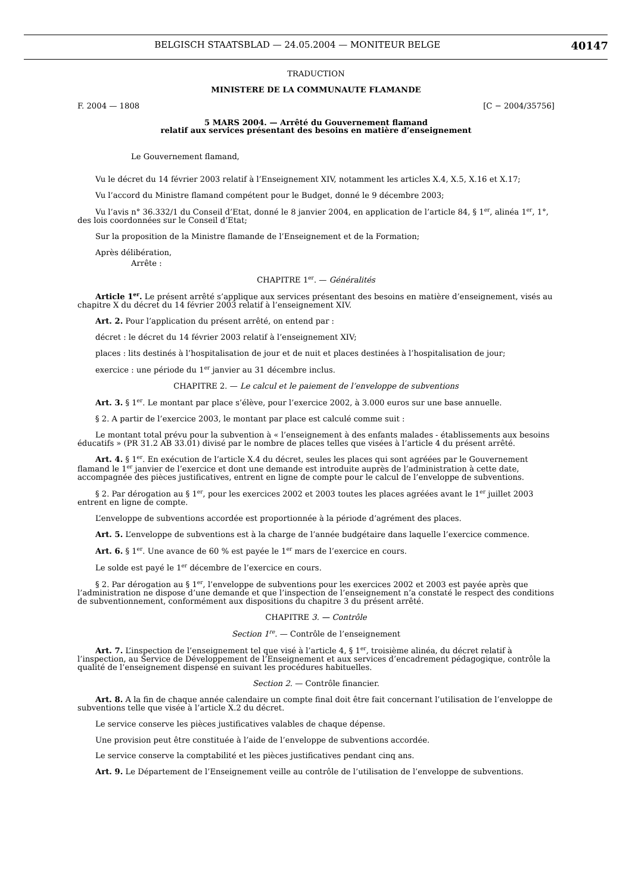BELGISCH STAATSBLAD — 24.05.2004 — MONITEUR BELGE 40147
TRADUCTION
MINISTERE DE LA COMMUNAUTE FLAMANDE
F. 2004 — 1808 [C − 2004/35756]
5 MARS 2004. — Arrêté du Gouvernement flamand
relatif aux services présentant des besoins en matière d’enseignement
Le Gouvernement flamand,
Vu le décret du 14 février 2003 relatif à l’Enseignement XIV, notamment les articles X.4, X.5, X.16 et X.17;
Vu l’accord du Ministre flamand compétent pour le Budget, donné le 9 décembre 2003;
Vu l’avis n° 36.332/1 du Conseil d’Etat, donné le 8 janvier 2004, en application de l’article 84, § 1<sup>er</sup>, alinéa 1<sup>er</sup>, 1°, des lois coordonnées sur le Conseil d’Etat;
Sur la proposition de la Ministre flamande de l’Enseignement et de la Formation;
Après délibération,
Arrête :
CHAPITRE 1<sup>er</sup>. — Généralités
Article 1<sup>er</sup>. Le présent arrêté s’applique aux services présentant des besoins en matière d’enseignement, visés au chapitre X du décret du 14 février 2003 relatif à l’enseignement XIV.
Art. 2. Pour l’application du présent arrêté, on entend par :
décret : le décret du 14 février 2003 relatif à l’enseignement XIV;
places : lits destinés à l’hospitalisation de jour et de nuit et places destinées à l’hospitalisation de jour;
exercice : une période du 1<sup>er</sup> janvier au 31 décembre inclus.
CHAPITRE 2. — Le calcul et le paiement de l’enveloppe de subventions
Art. 3. § 1<sup>er</sup>. Le montant par place s’élève, pour l’exercice 2002, à 3.000 euros sur une base annuelle.
§ 2. A partir de l’exercice 2003, le montant par place est calculé comme suit :
Le montant total prévu pour la subvention à « l’enseignement à des enfants malades - établissements aux besoins éducatifs » (PR 31.2 AB 33.01) divisé par le nombre de places telles que visées à l’article 4 du présent arrêté.
Art. 4. § 1<sup>er</sup>. En exécution de l’article X.4 du décret, seules les places qui sont agréées par le Gouvernement flamand le 1<sup>er</sup> janvier de l’exercice et dont une demande est introduite auprès de l’administration à cette date, accompagnée des pièces justificatives, entrent en ligne de compte pour le calcul de l’enveloppe de subventions.
§ 2. Par dérogation au § 1<sup>er</sup>, pour les exercices 2002 et 2003 toutes les places agréées avant le 1<sup>er</sup> juillet 2003 entrent en ligne de compte.
L’enveloppe de subventions accordée est proportionnée à la période d’agrément des places.
Art. 5. L’enveloppe de subventions est à la charge de l’année budgétaire dans laquelle l’exercice commence.
Art. 6. § 1<sup>er</sup>. Une avance de 60 % est payée le 1<sup>er</sup> mars de l’exercice en cours.
Le solde est payé le 1<sup>er</sup> décembre de l’exercice en cours.
§ 2. Par dérogation au § 1<sup>er</sup>, l’enveloppe de subventions pour les exercices 2002 et 2003 est payée après que l’administration ne dispose d’une demande et que l’inspection de l’enseignement n’a constaté le respect des conditions de subventionnement, conformément aux dispositions du chapitre 3 du présent arrêté.
CHAPITRE 3. — Contrôle
Section 1<sup>re</sup>. — Contrôle de l’enseignement
Art. 7. L’inspection de l’enseignement tel que visé à l’article 4, § 1<sup>er</sup>, troisième alinéa, du décret relatif à l’inspection, au Service de Développement de l’Enseignement et aux services d’encadrement pédagogique, contrôle la qualité de l’enseignement dispensé en suivant les procédures habituelles.
Section 2. — Contrôle financier.
Art. 8. A la fin de chaque année calendaire un compte final doit être fait concernant l’utilisation de l’enveloppe de subventions telle que visée à l’article X.2 du décret.
Le service conserve les pièces justificatives valables de chaque dépense.
Une provision peut être constituée à l’aide de l’enveloppe de subventions accordée.
Le service conserve la comptabilité et les pièces justificatives pendant cinq ans.
Art. 9. Le Département de l’Enseignement veille au contrôle de l’utilisation de l’enveloppe de subventions.